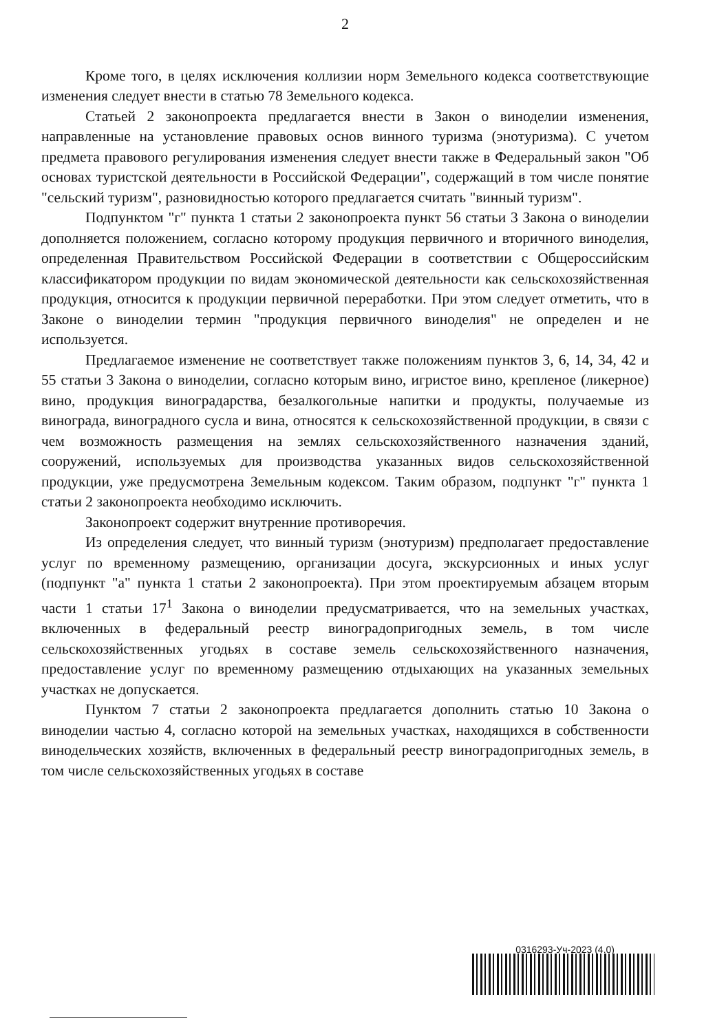2
Кроме того, в целях исключения коллизии норм Земельного кодекса соответствующие изменения следует внести в статью 78 Земельного кодекса.
Статьей 2 законопроекта предлагается внести в Закон о виноделии изменения, направленные на установление правовых основ винного туризма (энотуризма). С учетом предмета правового регулирования изменения следует внести также в Федеральный закон "Об основах туристской деятельности в Российской Федерации", содержащий в том числе понятие "сельский туризм", разновидностью которого предлагается считать "винный туризм".
Подпунктом "г" пункта 1 статьи 2 законопроекта пункт 56 статьи 3 Закона о виноделии дополняется положением, согласно которому продукция первичного и вторичного виноделия, определенная Правительством Российской Федерации в соответствии с Общероссийским классификатором продукции по видам экономической деятельности как сельскохозяйственная продукция, относится к продукции первичной переработки. При этом следует отметить, что в Законе о виноделии термин "продукция первичного виноделия" не определен и не используется.
Предлагаемое изменение не соответствует также положениям пунктов 3, 6, 14, 34, 42 и 55 статьи 3 Закона о виноделии, согласно которым вино, игристое вино, крепленое (ликерное) вино, продукция виноградарства, безалкогольные напитки и продукты, получаемые из винограда, виноградного сусла и вина, относятся к сельскохозяйственной продукции, в связи с чем возможность размещения на землях сельскохозяйственного назначения зданий, сооружений, используемых для производства указанных видов сельскохозяйственной продукции, уже предусмотрена Земельным кодексом. Таким образом, подпункт "г" пункта 1 статьи 2 законопроекта необходимо исключить.
Законопроект содержит внутренние противоречия.
Из определения следует, что винный туризм (энотуризм) предполагает предоставление услуг по временному размещению, организации досуга, экскурсионных и иных услуг (подпункт "а" пункта 1 статьи 2 законопроекта). При этом проектируемым абзацем вторым части 1 статьи 17<sup>1</sup> Закона о виноделии предусматривается, что на земельных участках, включенных в федеральный реестр виноградопригодных земель, в том числе сельскохозяйственных угодьях в составе земель сельскохозяйственного назначения, предоставление услуг по временному размещению отдыхающих на указанных земельных участках не допускается.
Пунктом 7 статьи 2 законопроекта предлагается дополнить статью 10 Закона о виноделии частью 4, согласно которой на земельных участках, находящихся в собственности винодельческих хозяйств, включенных в федеральный реестр виноградопригодных земель, в том числе сельскохозяйственных угодьях в составе
0316293-Уч-2023 (4.0)